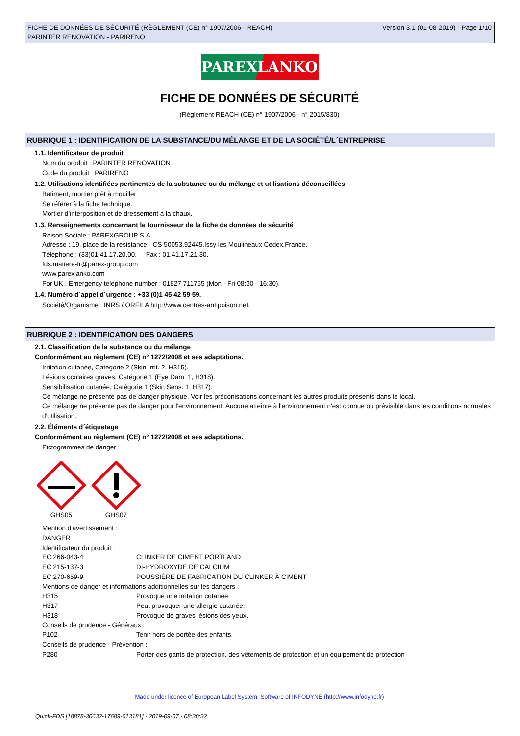FICHE DE DONNÉES DE SÉCURITÉ (RÈGLEMENT (CE) n° 1907/2006 - REACH)
PARINTER RENOVATION - PARIRENO
Version 3.1 (01-08-2019) - Page 1/10
PAREXLANKO
FICHE DE DONNÉES DE SÉCURITÉ
(Règlement REACH (CE) n° 1907/2006 - n° 2015/830)
RUBRIQUE 1 : IDENTIFICATION DE LA SUBSTANCE/DU MÉLANGE ET DE LA SOCIÉTÉ/L´ENTREPRISE
1.1. Identificateur de produit
Nom du produit : PARINTER RENOVATION
Code du produit : PARIRENO
1.2. Utilisations identifiées pertinentes de la substance ou du mélange et utilisations déconseillées
Batiment, mortier prêt à mouiller
Se référer à la fiche technique.
Mortier d’interposition et de dressement à la chaux.
1.3. Renseignements concernant le fournisseur de la fiche de données de sécurité
Raison Sociale : PAREXGROUP S.A.
Adresse : 19, place de la résistance - CS 50053.92445.Issy les Moulineaux Cedex.France.
Téléphone : (33)01.41.17.20.00. Fax : 01.41.17.21.30.
fds.matiere-fr@parex-group.com
www.parexlanko.com
For UK : Emergency telephone number : 01827 711755 (Mon - Fri 08:30 - 16:30).
1.4. Numéro d´appel d´urgence : +33 (0)1 45 42 59 59.
Société/Organisme : INRS / ORFILA http://www.centres-antipoison.net.
RUBRIQUE 2 : IDENTIFICATION DES DANGERS
2.1. Classification de la substance ou du mélange
Conformément au règlement (CE) n° 1272/2008 et ses adaptations.
Irritation cutanée, Catégorie 2 (Skin Irrit. 2, H315).
Lésions oculaires graves, Catégorie 1 (Eye Dam. 1, H318).
Sensibilisation cutanée, Catégorie 1 (Skin Sens. 1, H317).
Ce mélange ne présente pas de danger physique. Voir les préconisations concernant les autres produits présents dans le local.
Ce mélange ne présente pas de danger pour l'environnement. Aucune atteinte à l'environnement n'est connue ou prévisible dans les conditions normales d'utilisation.
2.2. Éléments d´étiquetage
Conformément au règlement (CE) n° 1272/2008 et ses adaptations.
Pictogrammes de danger :
GHS05
GHS07
Mention d'avertissement :
DANGER
Identificateur du produit :
| EC 266-043-4 | CLINKER DE CIMENT PORTLAND |
| EC 215-137-3 | DI-HYDROXYDE DE CALCIUM |
| EC 270-659-9 | POUSSIÈRE DE FABRICATION DU CLINKER À CIMENT |
| Mentions de danger et informations additionnelles sur les dangers : | |
| H315 | Provoque une irritation cutanée. |
| H317 | Peut provoquer une allergie cutanée. |
| H318 | Provoque de graves lésions des yeux. |
| Conseils de prudence - Généraux : | |
| P102 | Tenir hors de portée des enfants. |
| Conseils de prudence - Prévention : | |
| P280 | Porter des gants de protection, des vêtements de protection et un équipement de protection |
Made under licence of European Label System, Software of INFODYNE (http://www.infodyne.fr)
Quick-FDS [18878-30632-17689-013181] - 2019-09-07 - 08:30:32